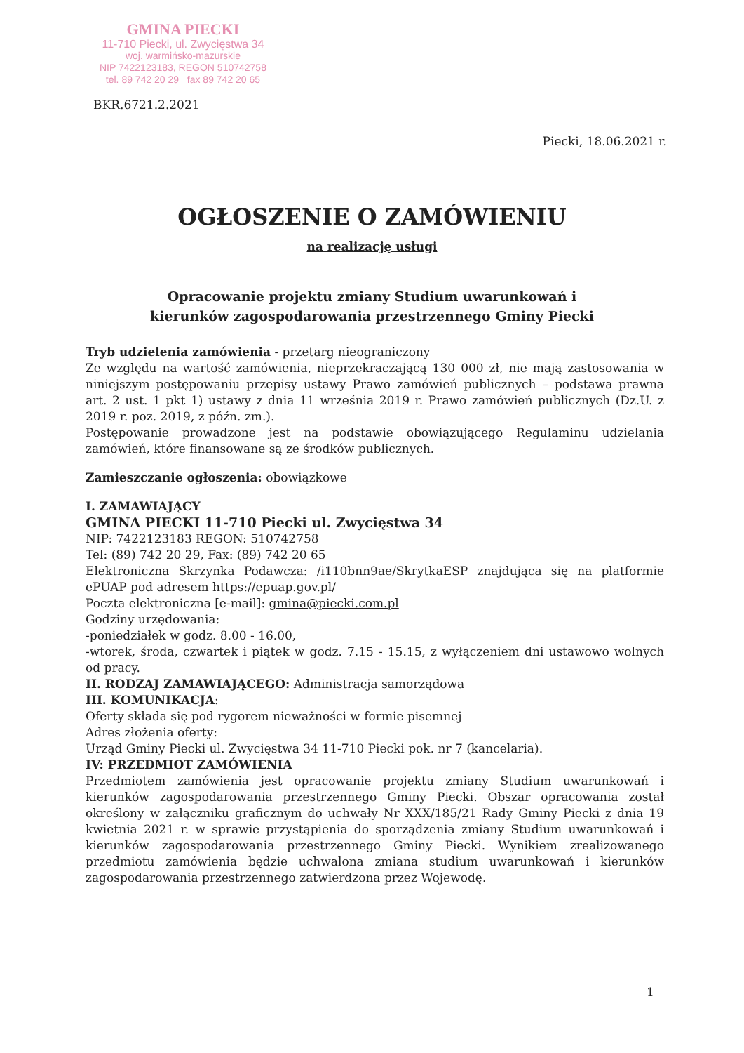GMINA PIECKI
11-710 Piecki, ul. Zwycięstwa 34
woj. warmińsko-mazurskie
NIP 7422123183, REGON 510742758
tel. 89 742 20 29 fax 89 742 20 65
BKR.6721.2.2021
Piecki, 18.06.2021 r.
OGŁOSZENIE O ZAMÓWIENIU
na realizację usługi
Opracowanie projektu zmiany Studium uwarunkowań i kierunków zagospodarowania przestrzennego Gminy Piecki
Tryb udzielenia zamówienia - przetarg nieograniczony
Ze względu na wartość zamówienia, nieprzekraczającą 130 000 zł, nie mają zastosowania w niniejszym postępowaniu przepisy ustawy Prawo zamówień publicznych – podstawa prawna art. 2 ust. 1 pkt 1) ustawy z dnia 11 września 2019 r. Prawo zamówień publicznych (Dz.U. z 2019 r. poz. 2019, z późn. zm.).
Postępowanie prowadzone jest na podstawie obowiązującego Regulaminu udzielania zamówień, które finansowane są ze środków publicznych.
Zamieszczanie ogłoszenia: obowiązkowe
I. ZAMAWIAJĄCY
GMINA PIECKI 11-710 Piecki ul. Zwycięstwa 34
NIP: 7422123183 REGON: 510742758
Tel: (89) 742 20 29, Fax: (89) 742 20 65
Elektroniczna Skrzynka Podawcza: /i110bnn9ae/SkrytkaESP znajdująca się na platformie ePUAP pod adresem https://epuap.gov.pl/
Poczta elektroniczna [e-mail]: gmina@piecki.com.pl
Godziny urzędowania:
-poniedziałek w godz. 8.00 - 16.00,
-wtorek, środa, czwartek i piątek w godz. 7.15 - 15.15, z wyłączeniem dni ustawowo wolnych od pracy.
II. RODZAJ ZAMAWIAJĄCEGO: Administracja samorządowa
III. KOMUNIKACJA:
Oferty składa się pod rygorem nieważności w formie pisemnej
Adres złożenia oferty:
Urząd Gminy Piecki ul. Zwycięstwa 34 11-710 Piecki pok. nr 7 (kancelaria).
IV: PRZEDMIOT ZAMÓWIENIA
Przedmiotem zamówienia jest opracowanie projektu zmiany Studium uwarunkowań i kierunków zagospodarowania przestrzennego Gminy Piecki. Obszar opracowania został określony w załączniku graficznym do uchwały Nr XXX/185/21 Rady Gminy Piecki z dnia 19 kwietnia 2021 r. w sprawie przystąpienia do sporządzenia zmiany Studium uwarunkowań i kierunków zagospodarowania przestrzennego Gminy Piecki. Wynikiem zrealizowanego przedmiotu zamówienia będzie uchwalona zmiana studium uwarunkowań i kierunków zagospodarowania przestrzennego zatwierdzona przez Wojewodę.
1